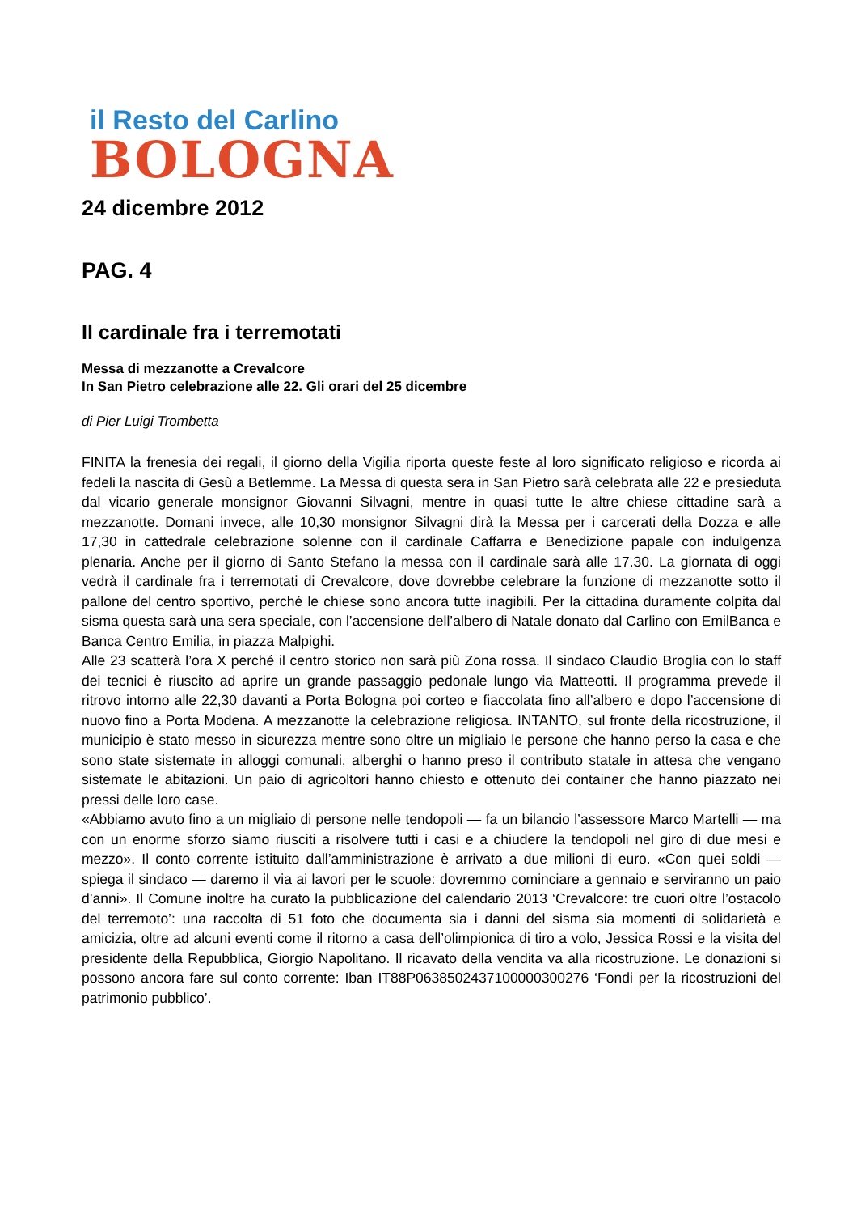il Resto del Carlino
BOLOGNA
24 dicembre 2012
PAG. 4
Il cardinale fra i terremotati
Messa di mezzanotte a Crevalcore
In San Pietro celebrazione alle 22. Gli orari del 25 dicembre
di Pier Luigi Trombetta
FINITA la frenesia dei regali, il giorno della Vigilia riporta queste feste al loro significato religioso e ricorda ai fedeli la nascita di Gesù a Betlemme. La Messa di questa sera in San Pietro sarà celebrata alle 22 e presieduta dal vicario generale monsignor Giovanni Silvagni, mentre in quasi tutte le altre chiese cittadine sarà a mezzanotte. Domani invece, alle 10,30 monsignor Silvagni dirà la Messa per i carcerati della Dozza e alle 17,30 in cattedrale celebrazione solenne con il cardinale Caffarra e Benedizione papale con indulgenza plenaria. Anche per il giorno di Santo Stefano la messa con il cardinale sarà alle 17.30. La giornata di oggi vedrà il cardinale fra i terremotati di Crevalcore, dove dovrebbe celebrare la funzione di mezzanotte sotto il pallone del centro sportivo, perché le chiese sono ancora tutte inagibili. Per la cittadina duramente colpita dal sisma questa sarà una sera speciale, con l’accensione dell’albero di Natale donato dal Carlino con EmilBanca e Banca Centro Emilia, in piazza Malpighi.
Alle 23 scatterà l’ora X perché il centro storico non sarà più Zona rossa. Il sindaco Claudio Broglia con lo staff dei tecnici è riuscito ad aprire un grande passaggio pedonale lungo via Matteotti. Il programma prevede il ritrovo intorno alle 22,30 davanti a Porta Bologna poi corteo e fiaccolata fino all’albero e dopo l’accensione di nuovo fino a Porta Modena. A mezzanotte la celebrazione religiosa. INTANTO, sul fronte della ricostruzione, il municipio è stato messo in sicurezza mentre sono oltre un migliaio le persone che hanno perso la casa e che sono state sistemate in alloggi comunali, alberghi o hanno preso il contributo statale in attesa che vengano sistemate le abitazioni. Un paio di agricoltori hanno chiesto e ottenuto dei container che hanno piazzato nei pressi delle loro case.
«Abbiamo avuto fino a un migliaio di persone nelle tendopoli — fa un bilancio l’assessore Marco Martelli — ma con un enorme sforzo siamo riusciti a risolvere tutti i casi e a chiudere la tendopoli nel giro di due mesi e mezzo». Il conto corrente istituito dall’amministrazione è arrivato a due milioni di euro. «Con quei soldi — spiega il sindaco — daremo il via ai lavori per le scuole: dovremmo cominciare a gennaio e serviranno un paio d’anni». Il Comune inoltre ha curato la pubblicazione del calendario 2013 ‘Crevalcore: tre cuori oltre l’ostacolo del terremoto’: una raccolta di 51 foto che documenta sia i danni del sisma sia momenti di solidarietà e amicizia, oltre ad alcuni eventi come il ritorno a casa dell’olimpionica di tiro a volo, Jessica Rossi e la visita del presidente della Repubblica, Giorgio Napolitano. Il ricavato della vendita va alla ricostruzione. Le donazioni si possono ancora fare sul conto corrente: Iban IT88P0638502437100000300276 ‘Fondi per la ricostruzioni del patrimonio pubblico’.